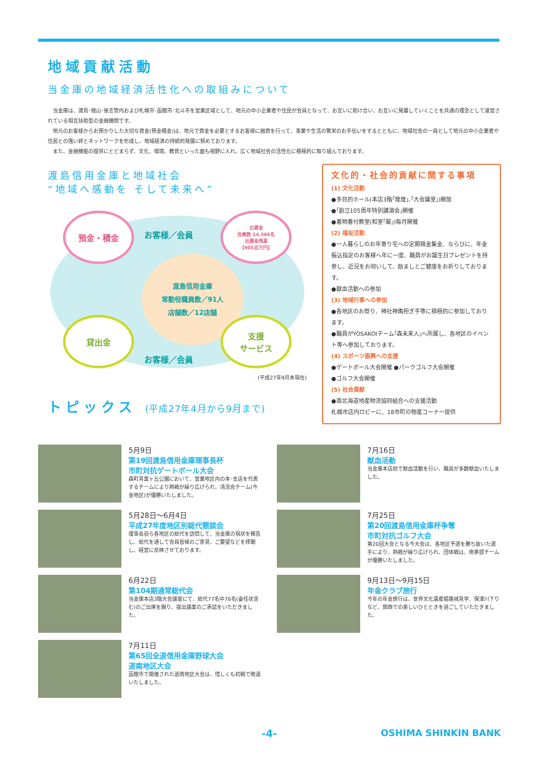地域貢献活動
当金庫の地域経済活性化への取組みについて
当金庫は、渡島･檜山･後志管内および札幌市･函館市･北斗市を営業区域として、地元の中小企業者や住民が会員となって、お互いに助け合い、お互いに発展していくことを共通の理念として運営されている相互扶助型の金融機関です。
地元のお客様からお預かりした大切な資金(預金積金)は、地元で資金を必要とするお客様に融資を行って、事業や生活の繁栄のお手伝いをするとともに、地域社会の一員として地元の中小企業者や住民との強い絆とネットワークを形成し、地域経済の持続的発展に努めております。
また、金融機能の提供にとどまらず、文化、環境、教育といった面も視野に入れ、広く地域社会の活性化に積極的に取り組んでおります。
渡島信用金庫と地域社会
“地域へ感動を そして未来へ”
預金・積金
出資金
会員数 14,566名
出資金残高
【905百万円】
渡島信用金庫
常勤役職員数／91人
店舗数／12店舗
貸出金
支援
サービス
お客様／会員
お客様／会員
(平成27年9月末現在)
トピックス (平成27年4月から9月まで)
文化的・社会的貢献に関する事項
(1) 文化活動
●多目的ホール(本店3階｢煌煌｣､｢大会議室｣)開放
●｢創立105周年特別講演会｣開催
●着物着付教室(和室｢厳｣)毎月開催
(2) 福祉活動
●一人暮らしのお年寄り宅への定期積金集金、ならびに、年金振込指定のお客様へ年に一度、職員がお誕生日プレゼントを持参し、近況をお伺いして、励ましとご健康をお祈りしております。
●献血活動への参加
(3) 地域行事への参加
●各地区のお祭り、神社神輿担ぎ手等に積極的に参加しております。
●職員がYOSAKOIチーム｢森未来人｣へ所属し、各地区のイベント等へ参加しております。
(4) スポーツ振興への支援
●ゲートボール大会開催 ●パークゴルフ大会開催
●ゴルフ大会開催
(5) 社会貢献
●南北海道地産物流協同組合への支援活動
札幌市店内ロビーに、18市町の物産コーナー提供
5月9日
第19回渡島信用金庫理事長杯
市町対抗ゲートボール大会
森町青葉ヶ丘公園において、営業地区内の本･支店を代表するチームにより熱戦が繰り広げられ、清流会チーム(今金地区)が優勝いたしました。
7月16日
献血活動
当金庫本店前で献血活動を行い、職員が多数献血いたしました。
5月28日〜6月4日
平成27年度地区別総代懇談会
理事長自ら各地区の総代を訪問して、当金庫の現状を報告し、総代を通して会員皆様のご意見、ご要望などを拝聴し、経営に反映させております。
7月25日
第20回渡島信用金庫杯争奪
市町対抗ゴルフ大会
第20回大会となる今大会は、各地区予選を勝ち抜いた選手により、熱戦が繰り広げられ、団体戦は、南茅部チームが優勝いたしました。
6月22日
第104期通常総代会
当金庫本店3階大会議室にて、総代77名中76名(委任状含む)のご出席を賜り、提出議案のご承認をいただきました。
9月13日〜9月15日
年金クラブ旅行
今年の年金旅行は、世界文化遺産姫路城見学、保津川下りなど、関西での楽しいひとときを過ごしていただきました。
7月11日
第65回全道信用金庫野球大会
道南地区大会
函館市で開催された道南地区大会は、惜しくも初戦で敗退いたしました。
-4- OSHIMA SHINKIN BANK